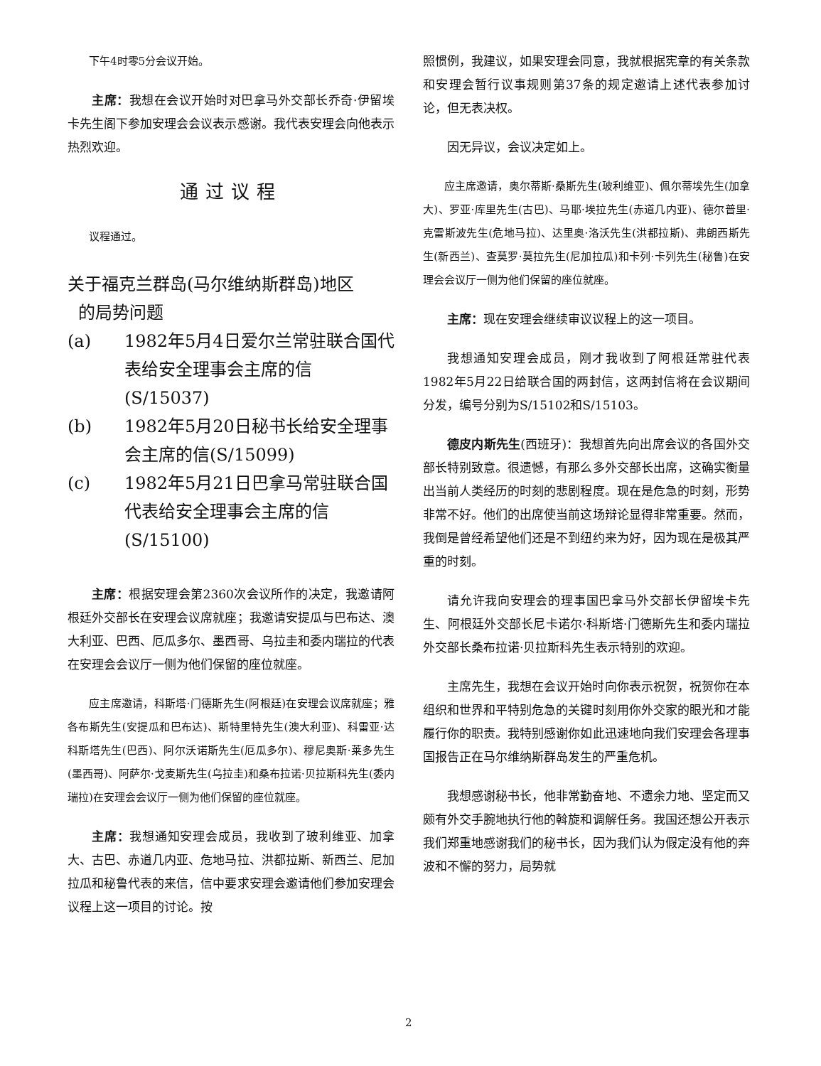下午4时零5分会议开始。
主席：我想在会议开始时对巴拿马外交部长乔奇·伊留埃卡先生阁下参加安理会会议表示感谢。我代表安理会向他表示热烈欢迎。
通过议程
议程通过。
关于福克兰群岛(马尔维纳斯群岛)地区
的局势问题
(a) 1982年5月4日爱尔兰常驻联合国代表给安全理事会主席的信(S/15037)
(b) 1982年5月20日秘书长给安全理事会主席的信(S/15099)
(c) 1982年5月21日巴拿马常驻联合国代表给安全理事会主席的信(S/15100)
主席：根据安理会第2360次会议所作的决定，我邀请阿根廷外交部长在安理会议席就座；我邀请安提瓜与巴布达、澳大利亚、巴西、厄瓜多尔、墨西哥、乌拉圭和委内瑞拉的代表在安理会会议厅一侧为他们保留的座位就座。
应主席邀请，科斯塔·门德斯先生(阿根廷)在安理会议席就座；雅各布斯先生(安提瓜和巴布达)、斯特里特先生(澳大利亚)、科雷亚·达科斯塔先生(巴西)、阿尔沃诺斯先生(厄瓜多尔)、穆尼奥斯·莱多先生(墨西哥)、阿萨尔·戈麦斯先生(乌拉圭)和桑布拉诺·贝拉斯科先生(委内瑞拉)在安理会会议厅一侧为他们保留的座位就座。
主席：我想通知安理会成员，我收到了玻利维亚、加拿大、古巴、赤道几内亚、危地马拉、洪都拉斯、新西兰、尼加拉瓜和秘鲁代表的来信，信中要求安理会邀请他们参加安理会议程上这一项目的讨论。按
照惯例，我建议，如果安理会同意，我就根据宪章的有关条款和安理会暂行议事规则第37条的规定邀请上述代表参加讨论，但无表决权。
因无异议，会议决定如上。
应主席邀请，奥尔蒂斯·桑斯先生(玻利维亚)、佩尔蒂埃先生(加拿大)、罗亚·库里先生(古巴)、马耶·埃拉先生(赤道几内亚)、德尔普里·克雷斯波先生(危地马拉)、达里奥·洛沃先生(洪都拉斯)、弗朗西斯先生(新西兰)、查莫罗·莫拉先生(尼加拉瓜)和卡列·卡列先生(秘鲁)在安理会会议厅一侧为他们保留的座位就座。
主席：现在安理会继续审议议程上的这一项目。
我想通知安理会成员，刚才我收到了阿根廷常驻代表1982年5月22日给联合国的两封信，这两封信将在会议期间分发，编号分别为S/15102和S/15103。
德皮内斯先生(西班牙)：我想首先向出席会议的各国外交部长特别致意。很遗憾，有那么多外交部长出席，这确实衡量出当前人类经历的时刻的悲剧程度。现在是危急的时刻，形势非常不好。他们的出席使当前这场辩论显得非常重要。然而，我倒是曾经希望他们还是不到纽约来为好，因为现在是极其严重的时刻。
请允许我向安理会的理事国巴拿马外交部长伊留埃卡先生、阿根廷外交部长尼卡诺尔·科斯塔·门德斯先生和委内瑞拉外交部长桑布拉诺·贝拉斯科先生表示特别的欢迎。
主席先生，我想在会议开始时向你表示祝贺，祝贺你在本组织和世界和平特别危急的关键时刻用你外交家的眼光和才能履行你的职责。我特别感谢你如此迅速地向我们安理会各理事国报告正在马尔维纳斯群岛发生的严重危机。
我想感谢秘书长，他非常勤奋地、不遗余力地、坚定而又颇有外交手腕地执行他的斡旋和调解任务。我国还想公开表示我们郑重地感谢我们的秘书长，因为我们认为假定没有他的奔波和不懈的努力，局势就
2